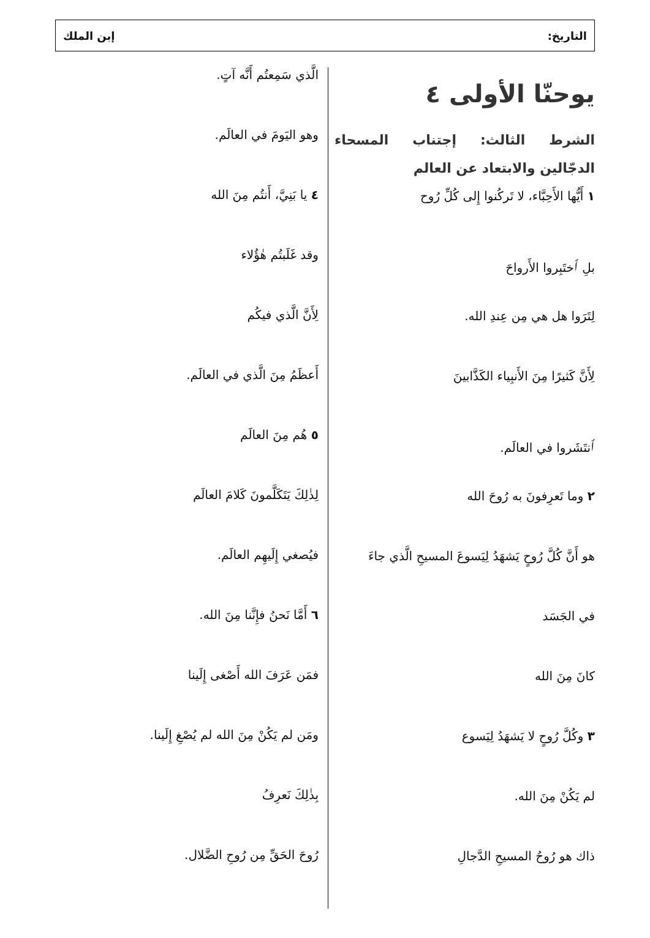التاريخ: إبن الملك
يوحنّا الأولى ٤
الشرط الثالث: إجتناب المسحاء الدجّالين والابتعاد عن العالم
١ أَيُّها الأَحِبَّاء، لا تَركُنوا إِلى كُلِّ رُوح
بلِ ٱختَبِروا الأَرواحَ
لِتَرَوا هل هي مِن عِندِ الله.
لِأَنَّ كَثيرًا مِنَ الأَنبِياء الكَذَّابينَ
ٱنتَشَروا في العالَم.
٢ وما تَعرِفونَ به رُوحَ الله
هو أَنَّ كُلَّ رُوحٍ يَشهَدُ لِيَسوعَ المسيحِ الَّذي جاءَ
في الجَسَد
كانَ مِنَ الله
٣ وكُلَّ رُوحٍ لا يَشهَدُ لِيَسوع
لم يَكُنْ مِنَ الله.
ذاك هو رُوحُ المسيحِ الدَّجالِ
الَّذي سَمِعتُم أَنَّه آتٍ.
وهو اليَومَ في العالَم.
٤ يا بَنِيَّ، أَنتُم مِنَ الله
وقد غَلَبتُم هٰؤُلاء
لِأَنَّ الَّذي فيكُم
أَعظَمُ مِنَ الَّذي في العالَم.
٥ هُم مِنَ العالَم
لِذٰلِكَ يَتَكَلَّمونَ كَلامَ العالَم
فيُصغي إِلَيهِم العالَم.
٦ أَمَّا نَحنُ فإِنَّنا مِنَ الله.
فمَن عَرَفَ الله أَصْغى إِلَينا
ومَن لم يَكُنْ مِنَ الله لم يُصْغِ إِلَينا.
بِذٰلِكَ نَعرِفُ
رُوحَ الحَقِّ مِن رُوحِ الضَّلال.